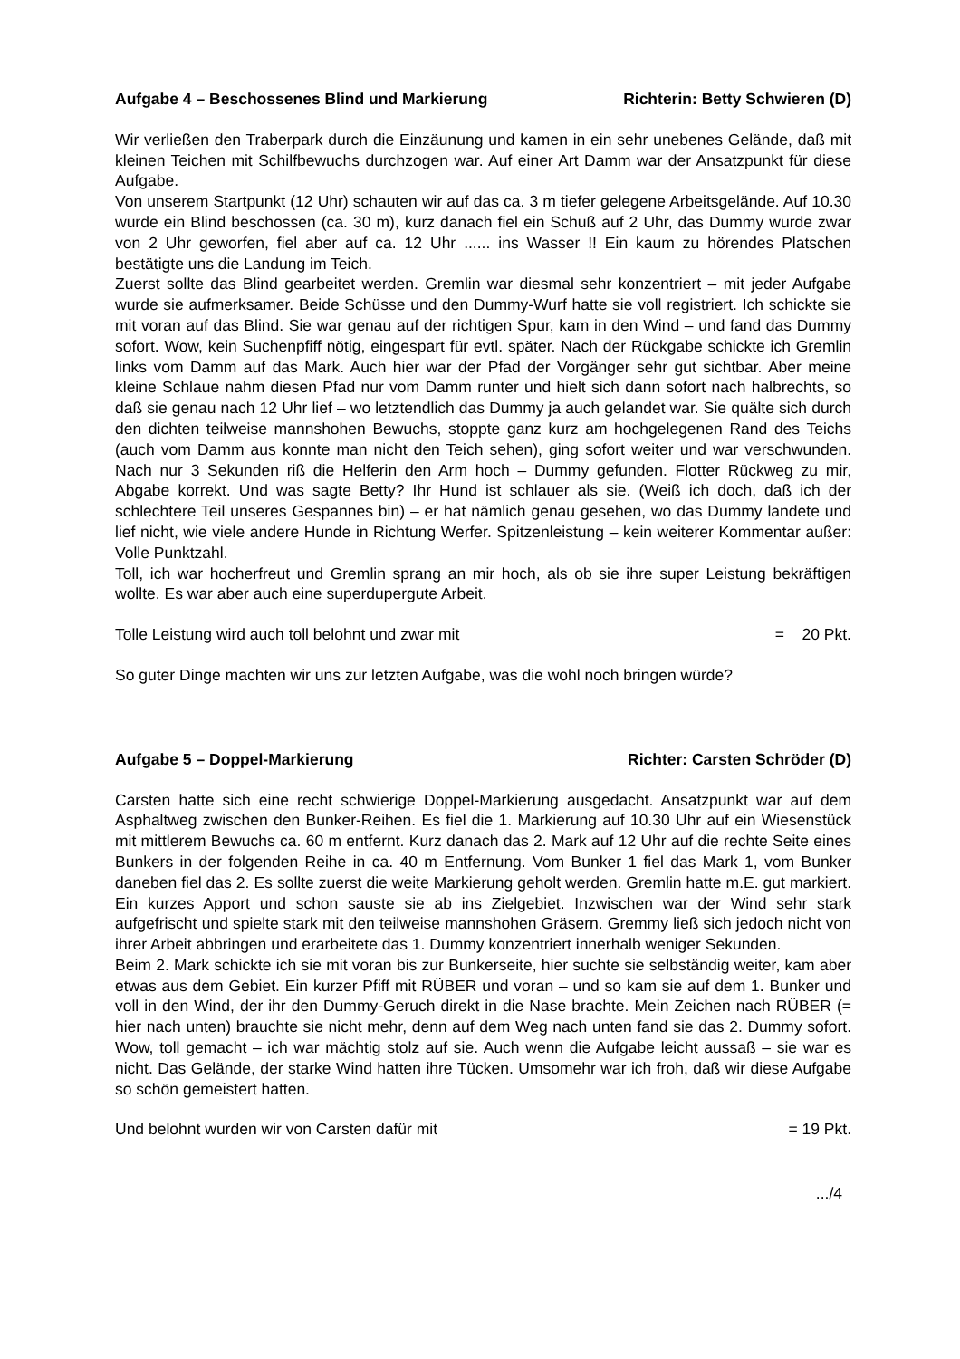Aufgabe 4 – Beschossenes Blind und Markierung Richterin: Betty Schwieren (D)
Wir verließen den Traberpark durch die Einzäunung und kamen in ein sehr unebenes Gelände, daß mit kleinen Teichen mit Schilfbewuchs durchzogen war. Auf einer Art Damm war der Ansatzpunkt für diese Aufgabe.
Von unserem Startpunkt (12 Uhr) schauten wir auf das ca. 3 m tiefer gelegene Arbeitsgelände. Auf 10.30 wurde ein Blind beschossen (ca. 30 m), kurz danach fiel ein Schuß auf 2 Uhr, das Dummy wurde zwar von 2 Uhr geworfen, fiel aber auf ca. 12 Uhr ...... ins Wasser !! Ein kaum zu hörendes Platschen bestätigte uns die Landung im Teich.
Zuerst sollte das Blind gearbeitet werden. Gremlin war diesmal sehr konzentriert – mit jeder Aufgabe wurde sie aufmerksamer. Beide Schüsse und den Dummy-Wurf hatte sie voll registriert. Ich schickte sie mit voran auf das Blind. Sie war genau auf der richtigen Spur, kam in den Wind – und fand das Dummy sofort. Wow, kein Suchenpfiff nötig, eingespart für evtl. später. Nach der Rückgabe schickte ich Gremlin links vom Damm auf das Mark. Auch hier war der Pfad der Vorgänger sehr gut sichtbar. Aber meine kleine Schlaue nahm diesen Pfad nur vom Damm runter und hielt sich dann sofort nach halbrechts, so daß sie genau nach 12 Uhr lief – wo letztendlich das Dummy ja auch gelandet war. Sie quälte sich durch den dichten teilweise mannshohen Bewuchs, stoppte ganz kurz am hochgelegenen Rand des Teichs (auch vom Damm aus konnte man nicht den Teich sehen), ging sofort weiter und war verschwunden. Nach nur 3 Sekunden riß die Helferin den Arm hoch – Dummy gefunden. Flotter Rückweg zu mir, Abgabe korrekt. Und was sagte Betty? Ihr Hund ist schlauer als sie. (Weiß ich doch, daß ich der schlechtere Teil unseres Gespannes bin) – er hat nämlich genau gesehen, wo das Dummy landete und lief nicht, wie viele andere Hunde in Richtung Werfer. Spitzenleistung – kein weiterer Kommentar außer: Volle Punktzahl.
Toll, ich war hocherfreut und Gremlin sprang an mir hoch, als ob sie ihre super Leistung bekräftigen wollte. Es war aber auch eine superdupergute Arbeit.
Tolle Leistung wird auch toll belohnt und zwar mit = 20 Pkt.
So guter Dinge machten wir uns zur letzten Aufgabe, was die wohl noch bringen würde?
Aufgabe 5 – Doppel-Markierung Richter: Carsten Schröder (D)
Carsten hatte sich eine recht schwierige Doppel-Markierung ausgedacht. Ansatzpunkt war auf dem Asphaltweg zwischen den Bunker-Reihen. Es fiel die 1. Markierung auf 10.30 Uhr auf ein Wiesenstück mit mittlerem Bewuchs ca. 60 m entfernt. Kurz danach das 2. Mark auf 12 Uhr auf die rechte Seite eines Bunkers in der folgenden Reihe in ca. 40 m Entfernung. Vom Bunker 1 fiel das Mark 1, vom Bunker daneben fiel das 2. Es sollte zuerst die weite Markierung geholt werden. Gremlin hatte m.E. gut markiert. Ein kurzes Apport und schon sauste sie ab ins Zielgebiet. Inzwischen war der Wind sehr stark aufgefrischt und spielte stark mit den teilweise mannshohen Gräsern. Gremmy ließ sich jedoch nicht von ihrer Arbeit abbringen und erarbeitete das 1. Dummy konzentriert innerhalb weniger Sekunden.
Beim 2. Mark schickte ich sie mit voran bis zur Bunkerseite, hier suchte sie selbständig weiter, kam aber etwas aus dem Gebiet. Ein kurzer Pfiff mit RÜBER und voran – und so kam sie auf dem 1. Bunker und voll in den Wind, der ihr den Dummy-Geruch direkt in die Nase brachte. Mein Zeichen nach RÜBER (= hier nach unten) brauchte sie nicht mehr, denn auf dem Weg nach unten fand sie das 2. Dummy sofort. Wow, toll gemacht – ich war mächtig stolz auf sie. Auch wenn die Aufgabe leicht aussaß – sie war es nicht. Das Gelände, der starke Wind hatten ihre Tücken. Umsomehr war ich froh, daß wir diese Aufgabe so schön gemeistert hatten.
Und belohnt wurden wir von Carsten dafür mit = 19 Pkt.
.../4